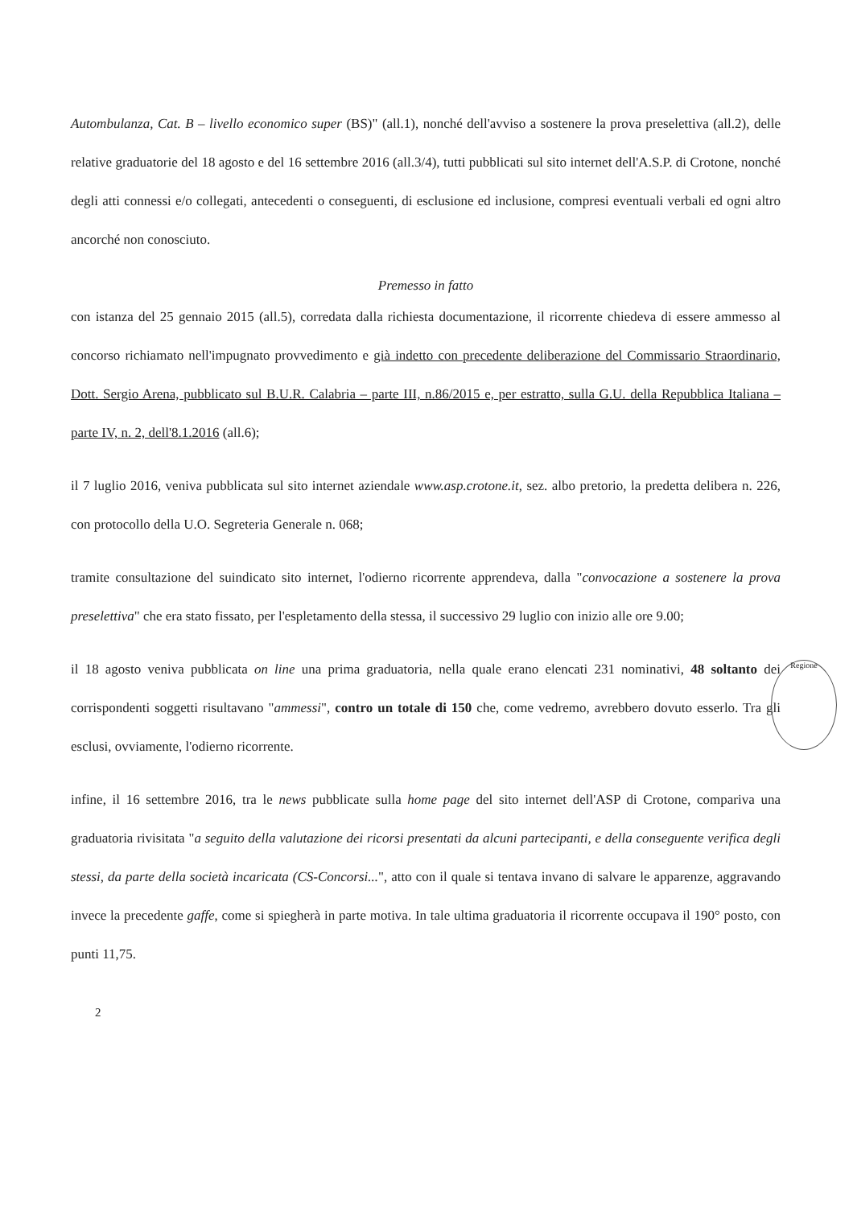Autombulanza, Cat. B – livello economico super (BS)" (all.1), nonché dell'avviso a sostenere la prova preselettiva (all.2), delle relative graduatorie del 18 agosto e del 16 settembre 2016 (all.3/4), tutti pubblicati sul sito internet dell'A.S.P. di Crotone, nonché degli atti connessi e/o collegati, antecedenti o conseguenti, di esclusione ed inclusione, compresi eventuali verbali ed ogni altro ancorché non conosciuto.
Premesso in fatto
con istanza del 25 gennaio 2015 (all.5), corredata dalla richiesta documentazione, il ricorrente chiedeva di essere ammesso al concorso richiamato nell'impugnato provvedimento e già indetto con precedente deliberazione del Commissario Straordinario, Dott. Sergio Arena, pubblicato sul B.U.R. Calabria – parte III, n.86/2015 e, per estratto, sulla G.U. della Repubblica Italiana – parte IV, n. 2, dell'8.1.2016 (all.6);
il 7 luglio 2016, veniva pubblicata sul sito internet aziendale www.asp.crotone.it, sez. albo pretorio, la predetta delibera n. 226, con protocollo della U.O. Segreteria Generale n. 068;
tramite consultazione del suindicato sito internet, l'odierno ricorrente apprendeva, dalla "convocazione a sostenere la prova preselettiva" che era stato fissato, per l'espletamento della stessa, il successivo 29 luglio con inizio alle ore 9.00;
il 18 agosto veniva pubblicata on line una prima graduatoria, nella quale erano elencati 231 nominativi, 48 soltanto dei corrispondenti soggetti risultavano "ammessi", contro un totale di 150 che, come vedremo, avrebbero dovuto esserlo. Tra gli esclusi, ovviamente, l'odierno ricorrente.
infine, il 16 settembre 2016, tra le news pubblicate sulla home page del sito internet dell'ASP di Crotone, compariva una graduatoria rivisitata "a seguito della valutazione dei ricorsi presentati da alcuni partecipanti, e della conseguente verifica degli stessi, da parte della società incaricata (CS-Concorsi...", atto con il quale si tentava invano di salvare le apparenze, aggravando invece la precedente gaffe, come si spiegherà in parte motiva. In tale ultima graduatoria il ricorrente occupava il 190° posto, con punti 11,75.
2
Regione